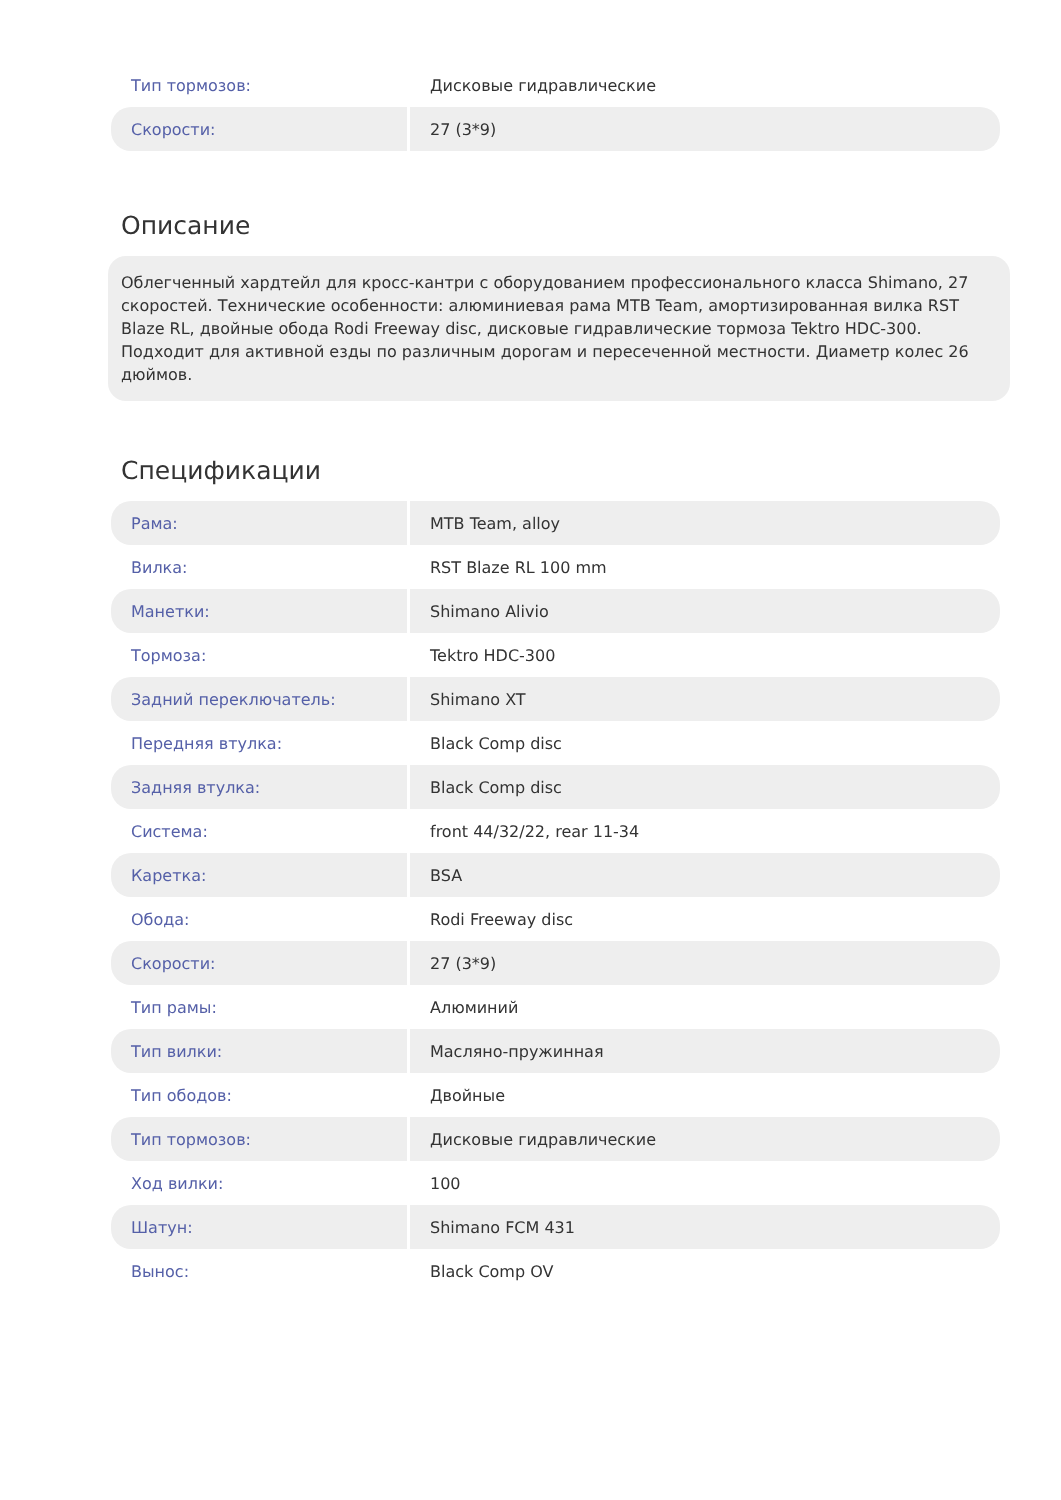| Тип тормозов: | Дисковые гидравлические |
| Скорости: | 27 (3*9) |
Описание
Облегченный хардтейл для кросс-кантри с оборудованием профессионального класса Shimano, 27 скоростей. Технические особенности: алюминиевая рама MTB Team, амортизированная вилка RST Blaze RL, двойные обода Rodi Freeway disc, дисковые гидравлические тормоза Tektro HDC-300. Подходит для активной езды по различным дорогам и пересеченной местности. Диаметр колес 26 дюймов.
Спецификации
| Рама: | MTB Team, alloy |
| Вилка: | RST Blaze RL 100 mm |
| Манетки: | Shimano Alivio |
| Тормоза: | Tektro HDC-300 |
| Задний переключатель: | Shimano XT |
| Передняя втулка: | Black Comp disc |
| Задняя втулка: | Black Comp disc |
| Система: | front 44/32/22, rear 11-34 |
| Каретка: | BSA |
| Обода: | Rodi Freeway disc |
| Скорости: | 27 (3*9) |
| Тип рамы: | Алюминий |
| Тип вилки: | Масляно-пружинная |
| Тип ободов: | Двойные |
| Тип тормозов: | Дисковые гидравлические |
| Ход вилки: | 100 |
| Шатун: | Shimano FCM 431 |
| Вынос: | Black Comp OV |